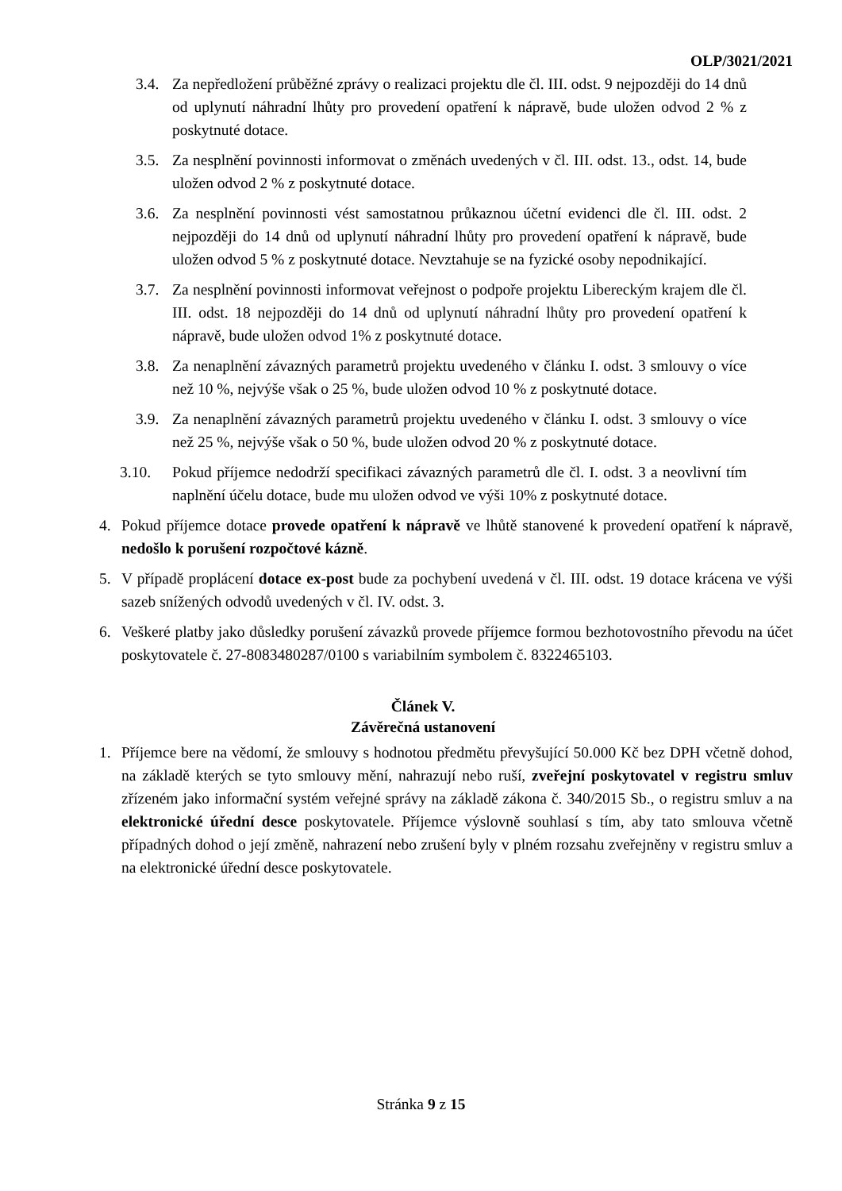OLP/3021/2021
3.4. Za nepředložení průběžné zprávy o realizaci projektu dle čl. III. odst. 9 nejpozději do 14 dnů od uplynutí náhradní lhůty pro provedení opatření k nápravě, bude uložen odvod 2 % z poskytnuté dotace.
3.5. Za nesplnění povinnosti informovat o změnách uvedených v čl. III. odst. 13., odst. 14, bude uložen odvod 2 % z poskytnuté dotace.
3.6. Za nesplnění povinnosti vést samostatnou průkaznou účetní evidenci dle čl. III. odst. 2 nejpozději do 14 dnů od uplynutí náhradní lhůty pro provedení opatření k nápravě, bude uložen odvod 5 % z poskytnuté dotace. Nevztahuje se na fyzické osoby nepodnikající.
3.7. Za nesplnění povinnosti informovat veřejnost o podpoře projektu Libereckým krajem dle čl. III. odst. 18 nejpozději do 14 dnů od uplynutí náhradní lhůty pro provedení opatření k nápravě, bude uložen odvod 1% z poskytnuté dotace.
3.8. Za nenaplnění závazných parametrů projektu uvedeného v článku I. odst. 3 smlouvy o více než 10 %, nejvýše však o 25 %, bude uložen odvod 10 % z poskytnuté dotace.
3.9. Za nenaplnění závazných parametrů projektu uvedeného v článku I. odst. 3 smlouvy o více než 25 %, nejvýše však o 50 %, bude uložen odvod 20 % z poskytnuté dotace.
3.10. Pokud příjemce nedodrží specifikaci závazných parametrů dle čl. I. odst. 3 a neovlivní tím naplnění účelu dotace, bude mu uložen odvod ve výši 10% z poskytnuté dotace.
4. Pokud příjemce dotace provede opatření k nápravě ve lhůtě stanovené k provedení opatření k nápravě, nedošlo k porušení rozpočtové kázně.
5. V případě proplácení dotace ex-post bude za pochybení uvedená v čl. III. odst. 19 dotace krácena ve výši sazeb snížených odvodů uvedených v čl. IV. odst. 3.
6. Veškeré platby jako důsledky porušení závazků provede příjemce formou bezhotovostního převodu na účet poskytovatele č. 27-8083480287/0100 s variabilním symbolem č. 8322465103.
Článek V.
Závěrečná ustanovení
1. Příjemce bere na vědomí, že smlouvy s hodnotou předmětu převyšující 50.000 Kč bez DPH včetně dohod, na základě kterých se tyto smlouvy mění, nahrazují nebo ruší, zveřejní poskytovatel v registru smluv zřízeném jako informační systém veřejné správy na základě zákona č. 340/2015 Sb., o registru smluv a na elektronické úřední desce poskytovatele. Příjemce výslovně souhlasí s tím, aby tato smlouva včetně případných dohod o její změně, nahrazení nebo zrušení byly v plném rozsahu zveřejněny v registru smluv a na elektronické úřední desce poskytovatele.
Stránka 9 z 15